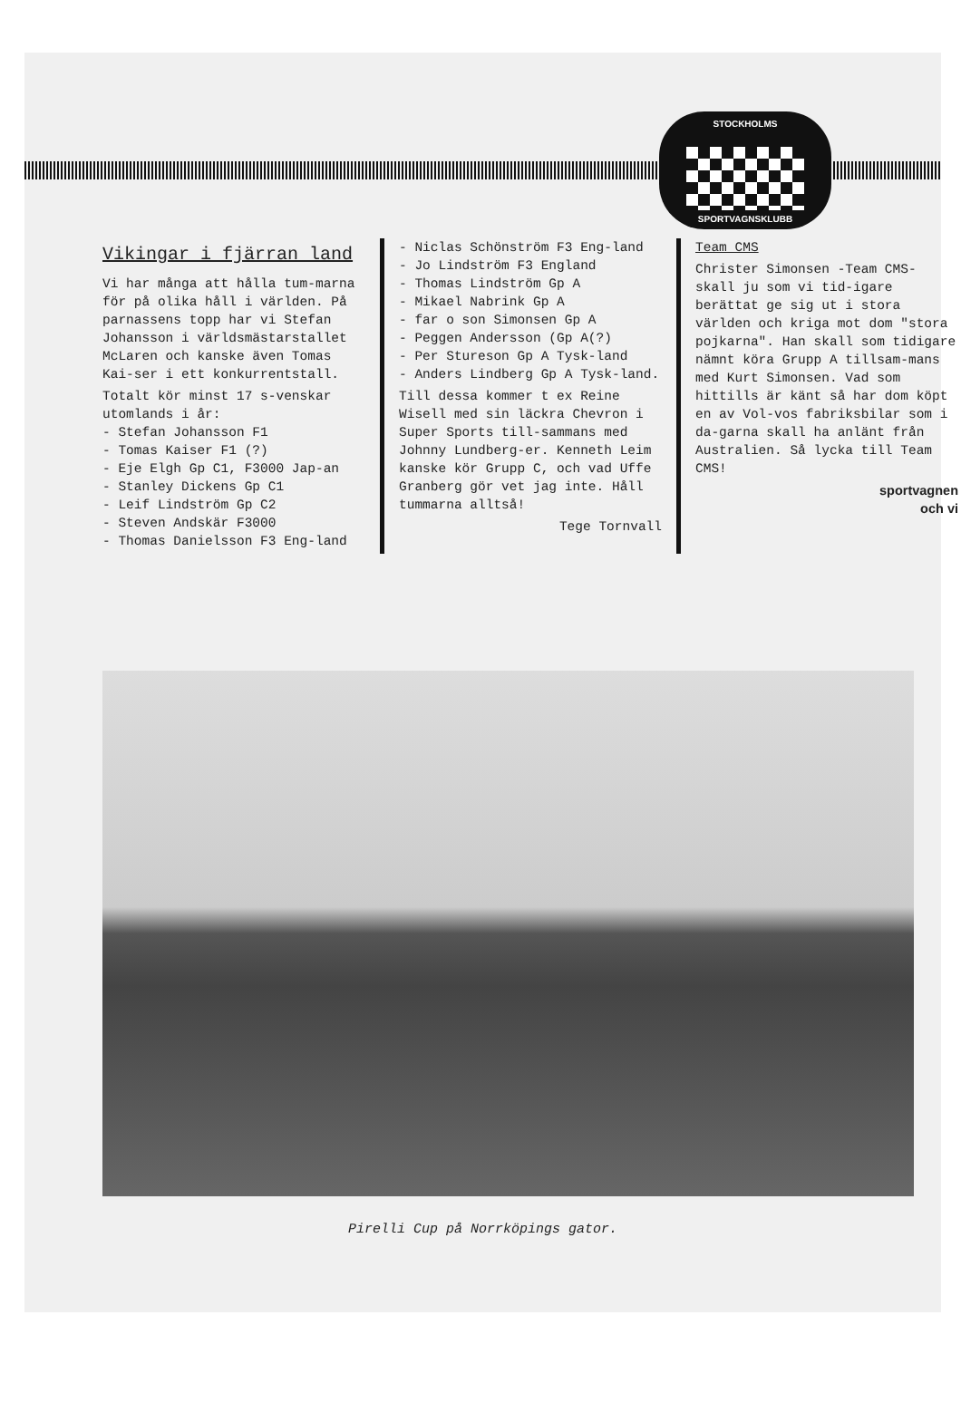STOCKHOLMS
SPORTVAGNSKLUBB
Vikingar i fjärran land
Vi har många att hålla tum-marna för på olika håll i världen. På parnassens topp har vi Stefan Johansson i världsmästarstallet McLaren och kanske även Tomas Kai-ser i ett konkurrentstall.
Totalt kör minst 17 s-venskar utomlands i år:
- Stefan Johansson F1
- Tomas Kaiser F1 (?)
- Eje Elgh Gp C1, F3000 Jap-an
- Stanley Dickens Gp C1
- Leif Lindström Gp C2
- Steven Andskär F3000
- Thomas Danielsson F3 Eng-land
- Niclas Schönström F3 Eng-land
- Jo Lindström F3 England
- Thomas Lindström Gp A
- Mikael Nabrink Gp A
- far o son Simonsen Gp A
- Peggen Andersson (Gp A(?)
- Per Stureson Gp A Tysk-land
- Anders Lindberg Gp A Tysk-land.
Till dessa kommer t ex Reine Wisell med sin läckra Chevron i Super Sports till-sammans med Johnny Lundberg-er. Kenneth Leim kanske kör Grupp C, och vad Uffe Granberg gör vet jag inte. Håll tummarna alltså!
Tege Tornvall
Team CMS
Christer Simonsen -Team CMS- skall ju som vi tid-igare berättat ge sig ut i stora världen och kriga mot dom "stora pojkarna". Han skall som tidigare nämnt köra Grupp A tillsam-mans med Kurt Simonsen. Vad som hittills är känt så har dom köpt en av Vol-vos fabriksbilar som i da-garna skall ha anlänt från Australien. Så lycka till Team CMS!
sportvagnen
och vi
Pirelli Cup på Norrköpings gator.